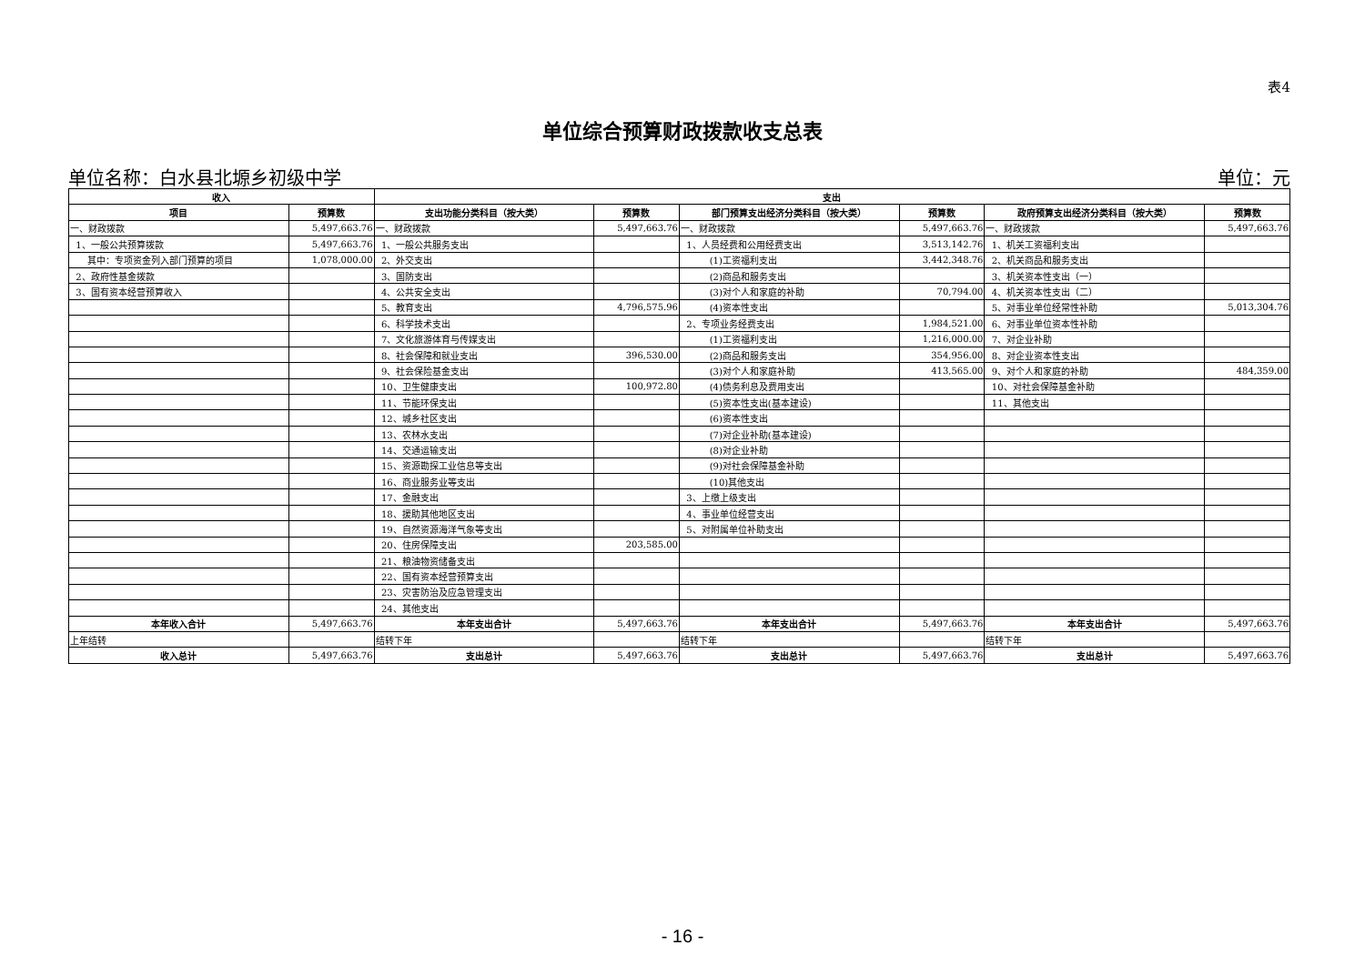表4
单位综合预算财政拨款收支总表
单位名称：白水县北塬乡初级中学 单位：元
| 收入 | | 支出 | | | | | |
| --- | --- | --- | --- | --- | --- | --- | --- |
| 项目 | 预算数 | 支出功能分类科目（按大类） | 预算数 | 部门预算支出经济分类科目（按大类） | 预算数 | 政府预算支出经济分类科目（按大类） | 预算数 |
| 一、财政拨款 | 5,497,663.76 | 一、财政拨款 | 5,497,663.76 | 一、财政拨款 | 5,497,663.76 | 一、财政拨款 | 5,497,663.76 |
| 1、一般公共预算拨款 | 5,497,663.76 | 1、一般公共服务支出 | | 1、人员经费和公用经费支出 | 3,513,142.76 | 1、机关工资福利支出 | |
| 其中：专项资金列入部门预算的项目 | 1,078,000.00 | 2、外交支出 | | (1)工资福利支出 | 3,442,348.76 | 2、机关商品和服务支出 | |
| 2、政府性基金拨款 | | 3、国防支出 | | (2)商品和服务支出 | | 3、机关资本性支出（一） | |
| 3、国有资本经营预算收入 | | 4、公共安全支出 | | (3)对个人和家庭的补助 | 70,794.00 | 4、机关资本性支出（二） | |
| | | 5、教育支出 | 4,796,575.96 | (4)资本性支出 | | 5、对事业单位经常性补助 | 5,013,304.76 |
| | | 6、科学技术支出 | | 2、专项业务经费支出 | 1,984,521.00 | 6、对事业单位资本性补助 | |
| | | 7、文化旅游体育与传媒支出 | | (1)工资福利支出 | 1,216,000.00 | 7、对企业补助 | |
| | | 8、社会保障和就业支出 | 396,530.00 | (2)商品和服务支出 | 354,956.00 | 8、对企业资本性支出 | |
| | | 9、社会保险基金支出 | | (3)对个人和家庭补助 | 413,565.00 | 9、对个人和家庭的补助 | 484,359.00 |
| | | 10、卫生健康支出 | 100,972.80 | (4)债务利息及费用支出 | | 10、对社会保障基金补助 | |
| | | 11、节能环保支出 | | (5)资本性支出(基本建设) | | 11、其他支出 | |
| | | 12、城乡社区支出 | | (6)资本性支出 | | | |
| | | 13、农林水支出 | | (7)对企业补助(基本建设) | | | |
| | | 14、交通运输支出 | | (8)对企业补助 | | | |
| | | 15、资源勘探工业信息等支出 | | (9)对社会保障基金补助 | | | |
| | | 16、商业服务业等支出 | | (10)其他支出 | | | |
| | | 17、金融支出 | | 3、上缴上级支出 | | | |
| | | 18、援助其他地区支出 | | 4、事业单位经营支出 | | | |
| | | 19、自然资源海洋气象等支出 | | 5、对附属单位补助支出 | | | |
| | | 20、住房保障支出 | 203,585.00 | | | | |
| | | 21、粮油物资储备支出 | | | | | |
| | | 22、国有资本经营预算支出 | | | | | |
| | | 23、灾害防治及应急管理支出 | | | | | |
| | | 24、其他支出 | | | | | |
| 本年收入合计 | 5,497,663.76 | 本年支出合计 | 5,497,663.76 | 本年支出合计 | 5,497,663.76 | 本年支出合计 | 5,497,663.76 |
| 上年结转 | | 结转下年 | | 结转下年 | | 结转下年 | |
| 收入总计 | 5,497,663.76 | 支出总计 | 5,497,663.76 | 支出总计 | 5,497,663.76 | 支出总计 | 5,497,663.76 |
- 16 -